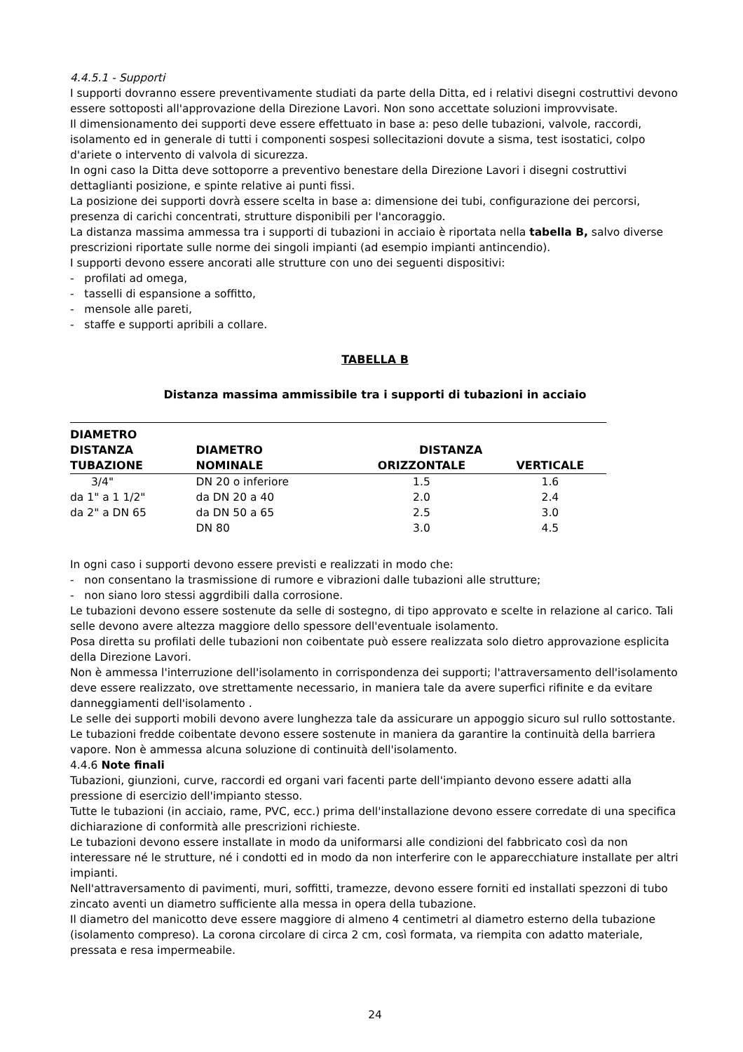4.4.5.1 - Supporti
I supporti dovranno essere preventivamente studiati da parte della Ditta, ed i relativi disegni costruttivi devono essere sottoposti all'approvazione della Direzione Lavori. Non sono accettate soluzioni improvvisate.
Il dimensionamento dei supporti deve essere effettuato in base a: peso delle tubazioni, valvole, raccordi, isolamento ed in generale di tutti i componenti sospesi sollecitazioni dovute a sisma, test isostatici, colpo d'ariete o intervento di valvola di sicurezza.
In ogni caso la Ditta deve sottoporre a preventivo benestare della Direzione Lavori i disegni costruttivi dettaglianti posizione, e spinte relative ai punti fissi.
La posizione dei supporti dovrà essere scelta in base a: dimensione dei tubi, configurazione dei percorsi, presenza di carichi concentrati, strutture disponibili per l'ancoraggio.
La distanza massima ammessa tra i supporti di tubazioni in acciaio è riportata nella tabella B, salvo diverse prescrizioni riportate sulle norme dei singoli impianti (ad esempio impianti antincendio).
I supporti devono essere ancorati alle strutture con uno dei seguenti dispositivi:
- profilati ad omega,
- tasselli di espansione a soffitto,
- mensole alle pareti,
- staffe e supporti apribili a collare.
TABELLA B
Distanza massima ammissibile tra i supporti di tubazioni in acciaio
| DIAMETRO DISTANZA | DIAMETRO | DISTANZA | |
| --- | --- | --- | --- |
| TUBAZIONE | NOMINALE | ORIZZONTALE | VERTICALE |
| 3/4" | DN 20 o inferiore | 1.5 | 1.6 |
| da 1" a 1 1/2" | da DN 20 a 40 | 2.0 | 2.4 |
| da 2" a DN 65 | da DN 50 a 65 | 2.5 | 3.0 |
| | DN 80 | 3.0 | 4.5 |
In ogni caso i supporti devono essere previsti e realizzati in modo che:
- non consentano la trasmissione di rumore e vibrazioni dalle tubazioni alle strutture;
- non siano loro stessi aggrdibili dalla corrosione.
Le tubazioni devono essere sostenute da selle di sostegno, di tipo approvato e scelte in relazione al carico. Tali selle devono avere altezza maggiore dello spessore dell'eventuale isolamento.
Posa diretta su profilati delle tubazioni non coibentate può essere realizzata solo dietro approvazione esplicita della Direzione Lavori.
Non è ammessa l'interruzione dell'isolamento in corrispondenza dei supporti; l'attraversamento dell'isolamento deve essere realizzato, ove strettamente necessario, in maniera tale da avere superfici rifinite e da evitare danneggiamenti dell'isolamento .
Le selle dei supporti mobili devono avere lunghezza tale da assicurare un appoggio sicuro sul rullo sottostante.
Le tubazioni fredde coibentate devono essere sostenute in maniera da garantire la continuità della barriera vapore. Non è ammessa alcuna soluzione di continuità dell'isolamento.
4.4.6 Note finali
Tubazioni, giunzioni, curve, raccordi ed organi vari facenti parte dell'impianto devono essere adatti alla pressione di esercizio dell'impianto stesso.
Tutte le tubazioni (in acciaio, rame, PVC, ecc.) prima dell'installazione devono essere corredate di una specifica dichiarazione di conformità alle prescrizioni richieste.
Le tubazioni devono essere installate in modo da uniformarsi alle condizioni del fabbricato così da non interessare né le strutture, né i condotti ed in modo da non interferire con le apparecchiature installate per altri impianti.
Nell'attraversamento di pavimenti, muri, soffitti, tramezze, devono essere forniti ed installati spezzoni di tubo zincato aventi un diametro sufficiente alla messa in opera della tubazione.
Il diametro del manicotto deve essere maggiore di almeno 4 centimetri al diametro esterno della tubazione (isolamento compreso). La corona circolare di circa 2 cm, così formata, va riempita con adatto materiale, pressata e resa impermeabile.
24